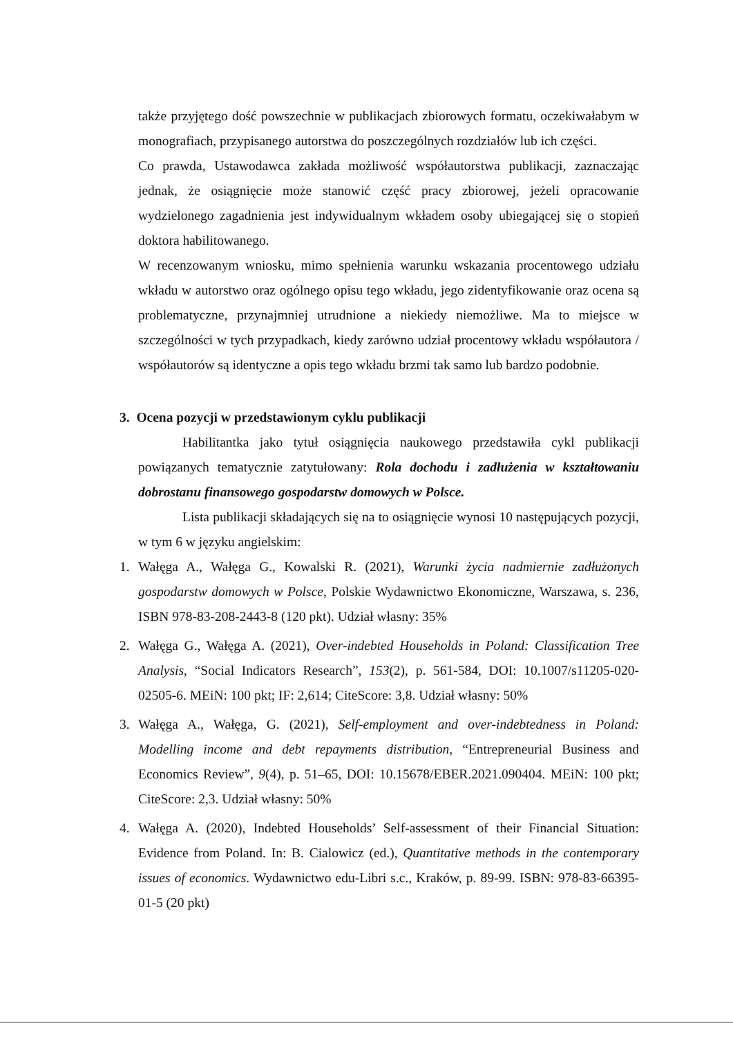także przyjętego dość powszechnie w publikacjach zbiorowych formatu, oczekiwałabym w monografiach, przypisanego autorstwa do poszczególnych rozdziałów lub ich części.
Co prawda, Ustawodawca zakłada możliwość współautorstwa publikacji, zaznaczając jednak, że osiągnięcie może stanowić część pracy zbiorowej, jeżeli opracowanie wydzielonego zagadnienia jest indywidualnym wkładem osoby ubiegającej się o stopień doktora habilitowanego.
W recenzowanym wniosku, mimo spełnienia warunku wskazania procentowego udziału wkładu w autorstwo oraz ogólnego opisu tego wkładu, jego zidentyfikowanie oraz ocena są problematyczne, przynajmniej utrudnione a niekiedy niemożliwe. Ma to miejsce w szczególności w tych przypadkach, kiedy zarówno udział procentowy wkładu współautora / współautorów są identyczne a opis tego wkładu brzmi tak samo lub bardzo podobnie.
3. Ocena pozycji w przedstawionym cyklu publikacji
Habilitantka jako tytuł osiągnięcia naukowego przedstawiła cykl publikacji powiązanych tematycznie zatytułowany: Rola dochodu i zadłużenia w kształtowaniu dobrostanu finansowego gospodarstw domowych w Polsce.
Lista publikacji składających się na to osiągnięcie wynosi 10 następujących pozycji, w tym 6 w języku angielskim:
1. Wałęga A., Wałęga G., Kowalski R. (2021), Warunki życia nadmiernie zadłużonych gospodarstw domowych w Polsce, Polskie Wydawnictwo Ekonomiczne, Warszawa, s. 236, ISBN 978-83-208-2443-8 (120 pkt). Udział własny: 35%
2. Wałęga G., Wałęga A. (2021), Over-indebted Households in Poland: Classification Tree Analysis, “Social Indicators Research”, 153(2), p. 561-584, DOI: 10.1007/s11205-020-02505-6. MEiN: 100 pkt; IF: 2,614; CiteScore: 3,8. Udział własny: 50%
3. Wałęga A., Wałęga, G. (2021), Self-employment and over-indebtedness in Poland: Modelling income and debt repayments distribution, “Entrepreneurial Business and Economics Review”, 9(4), p. 51–65, DOI: 10.15678/EBER.2021.090404. MEiN: 100 pkt; CiteScore: 2,3. Udział własny: 50%
4. Wałęga A. (2020), Indebted Households’ Self-assessment of their Financial Situation: Evidence from Poland. In: B. Cialowicz (ed.), Quantitative methods in the contemporary issues of economics. Wydawnictwo edu-Libri s.c., Kraków, p. 89-99. ISBN: 978-83-66395-01-5 (20 pkt)